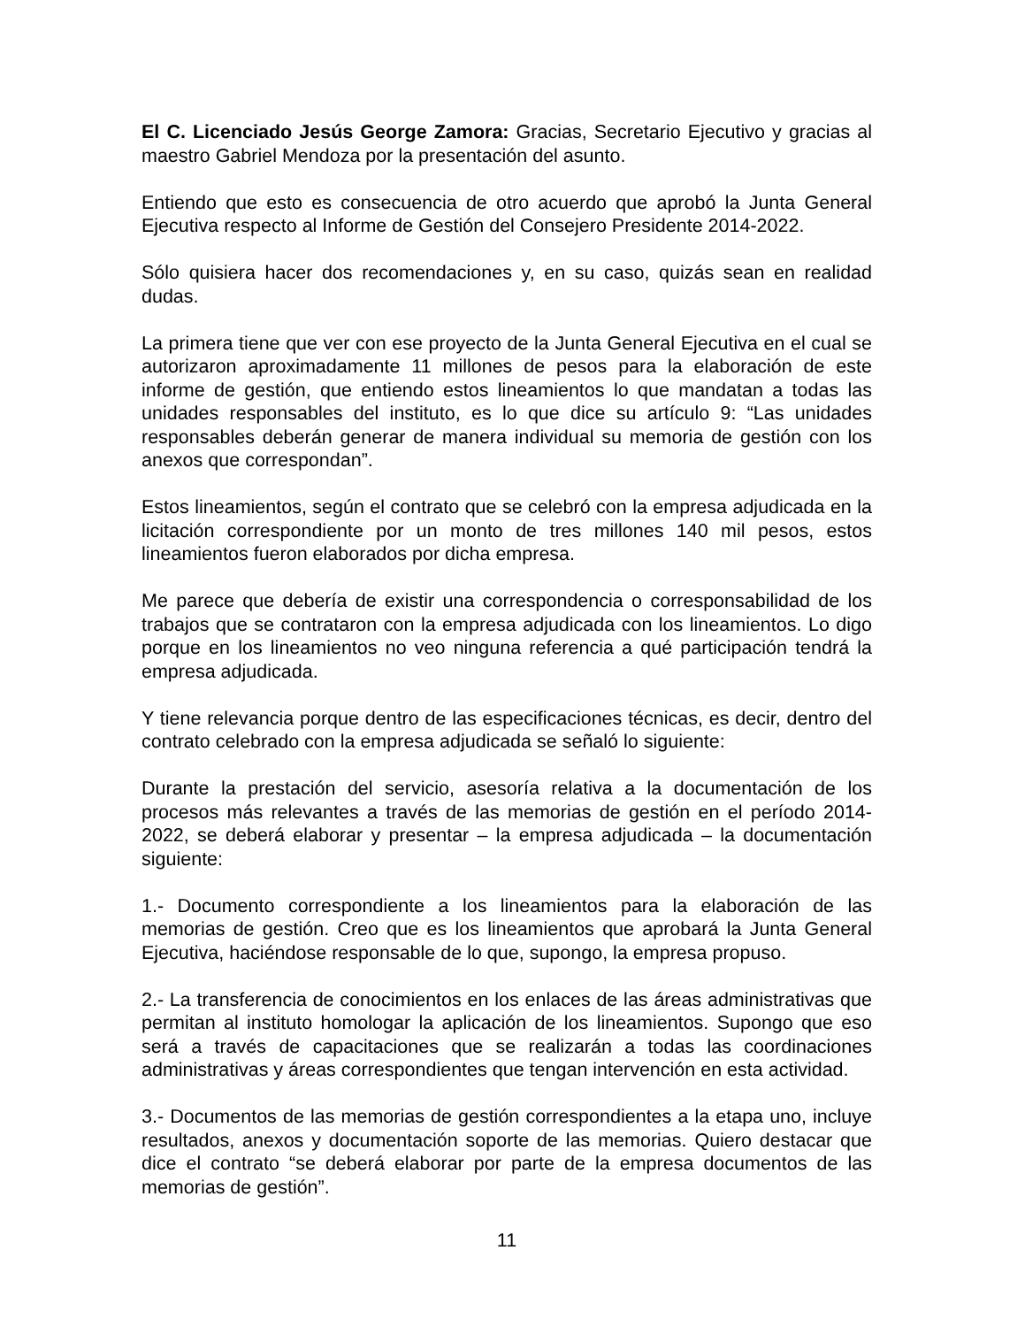El C. Licenciado Jesús George Zamora: Gracias, Secretario Ejecutivo y gracias al maestro Gabriel Mendoza por la presentación del asunto.
Entiendo que esto es consecuencia de otro acuerdo que aprobó la Junta General Ejecutiva respecto al Informe de Gestión del Consejero Presidente 2014-2022.
Sólo quisiera hacer dos recomendaciones y, en su caso, quizás sean en realidad dudas.
La primera tiene que ver con ese proyecto de la Junta General Ejecutiva en el cual se autorizaron aproximadamente 11 millones de pesos para la elaboración de este informe de gestión, que entiendo estos lineamientos lo que mandatan a todas las unidades responsables del instituto, es lo que dice su artículo 9: “Las unidades responsables deberán generar de manera individual su memoria de gestión con los anexos que correspondan”.
Estos lineamientos, según el contrato que se celebró con la empresa adjudicada en la licitación correspondiente por un monto de tres millones 140 mil pesos, estos lineamientos fueron elaborados por dicha empresa.
Me parece que debería de existir una correspondencia o corresponsabilidad de los trabajos que se contrataron con la empresa adjudicada con los lineamientos. Lo digo porque en los lineamientos no veo ninguna referencia a qué participación tendrá la empresa adjudicada.
Y tiene relevancia porque dentro de las especificaciones técnicas, es decir, dentro del contrato celebrado con la empresa adjudicada se señaló lo siguiente:
Durante la prestación del servicio, asesoría relativa a la documentación de los procesos más relevantes a través de las memorias de gestión en el período 2014-2022, se deberá elaborar y presentar – la empresa adjudicada – la documentación siguiente:
1.- Documento correspondiente a los lineamientos para la elaboración de las memorias de gestión. Creo que es los lineamientos que aprobará la Junta General Ejecutiva, haciéndose responsable de lo que, supongo, la empresa propuso.
2.- La transferencia de conocimientos en los enlaces de las áreas administrativas que permitan al instituto homologar la aplicación de los lineamientos. Supongo que eso será a través de capacitaciones que se realizarán a todas las coordinaciones administrativas y áreas correspondientes que tengan intervención en esta actividad.
3.- Documentos de las memorias de gestión correspondientes a la etapa uno, incluye resultados, anexos y documentación soporte de las memorias. Quiero destacar que dice el contrato “se deberá elaborar por parte de la empresa documentos de las memorias de gestión”.
11